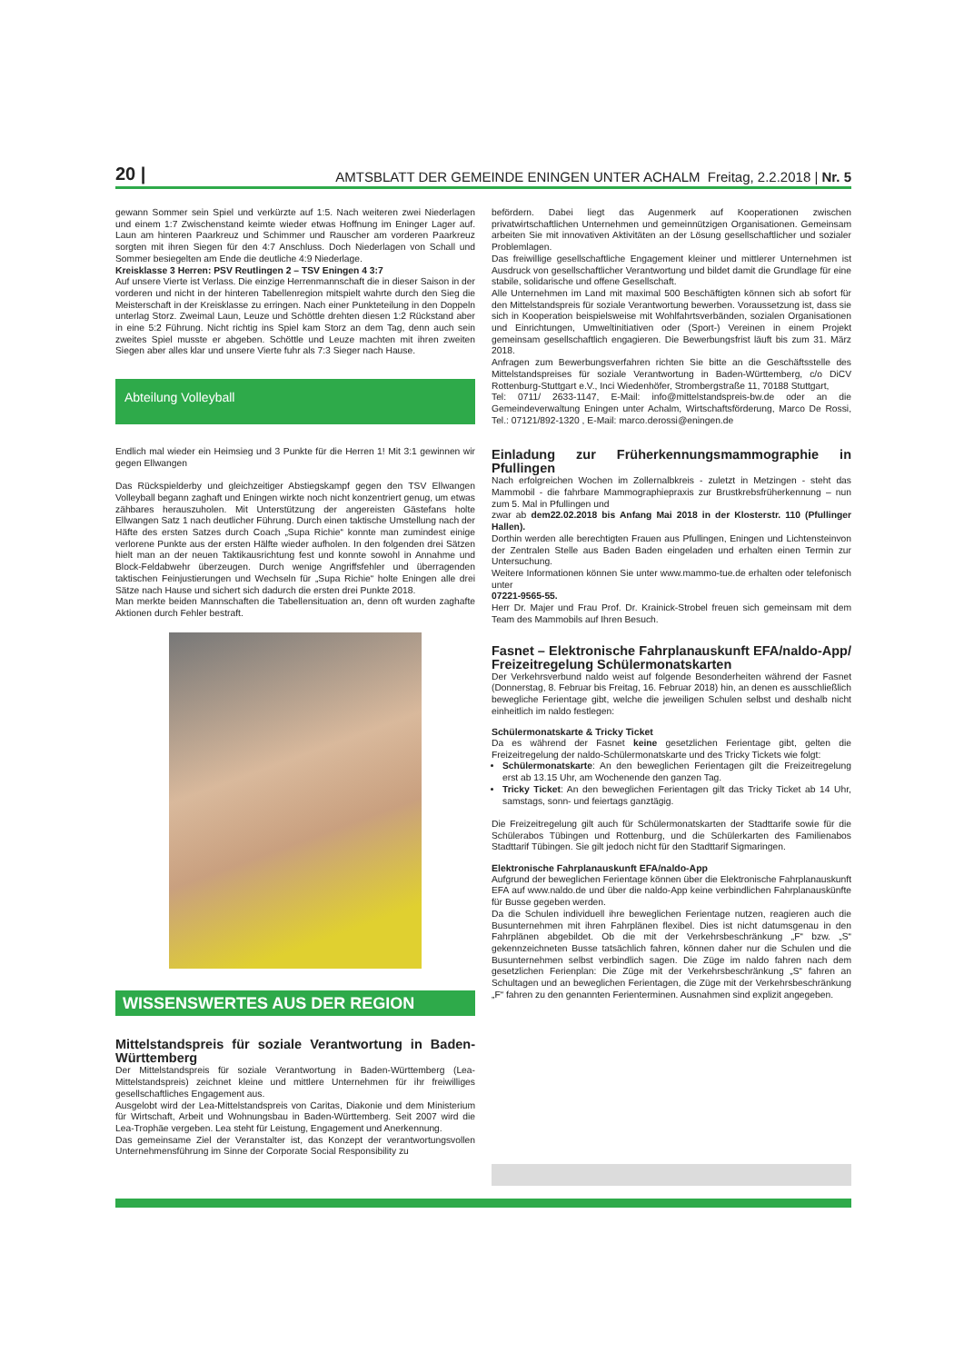20 | AMTSBLATT DER GEMEINDE ENINGEN UNTER ACHALM Freitag, 2.2.2018 | Nr. 5
gewann Sommer sein Spiel und verkürzte auf 1:5. Nach weiteren zwei Niederlagen und einem 1:7 Zwischenstand keimte wieder etwas Hoffnung im Eninger Lager auf. Laun am hinteren Paarkreuz und Schimmer und Rauscher am vorderen Paarkreuz sorgten mit ihren Siegen für den 4:7 Anschluss. Doch Niederlagen von Schall und Sommer besiegelten am Ende die deutliche 4:9 Niederlage.
Kreisklasse 3 Herren: PSV Reutlingen 2 – TSV Eningen 4 3:7
Auf unsere Vierte ist Verlass. Die einzige Herrenmannschaft die in dieser Saison in der vorderen und nicht in der hinteren Tabellenregion mitspielt wahrte durch den Sieg die Meisterschaft in der Kreisklasse zu erringen. Nach einer Punkteteilung in den Doppeln unterlag Storz. Zweimal Laun, Leuze und Schöttle drehten diesen 1:2 Rückstand aber in eine 5:2 Führung. Nicht richtig ins Spiel kam Storz an dem Tag, denn auch sein zweites Spiel musste er abgeben. Schöttle und Leuze machten mit ihren zweiten Siegen aber alles klar und unsere Vierte fuhr als 7:3 Sieger nach Hause.
Abteilung Volleyball
Endlich mal wieder ein Heimsieg und 3 Punkte für die Herren 1! Mit 3:1 gewinnen wir gegen Ellwangen
Das Rückspielderby und gleichzeitiger Abstiegskampf gegen den TSV Ellwangen Volleyball begann zaghaft und Eningen wirkte noch nicht konzentriert genug, um etwas zähbares herauszuholen. Mit Unterstützung der angereisten Gästefans holte Ellwangen Satz 1 nach deutlicher Führung. Durch einen taktische Umstellung nach der Häfte des ersten Satzes durch Coach „Supa Richie“ konnte man zumindest einige verlorene Punkte aus der ersten Hälfte wieder aufholen. In den folgenden drei Sätzen hielt man an der neuen Taktikausrichtung fest und konnte sowohl in Annahme und Block-Feldabwehr überzeugen. Durch wenige Angriffsfehler und überragenden taktischen Feinjustierungen und Wechseln für „Supa Richie“ holte Eningen alle drei Sätze nach Hause und sichert sich dadurch die ersten drei Punkte 2018.
Man merkte beiden Mannschaften die Tabellensituation an, denn oft wurden zaghafte Aktionen durch Fehler bestraft.
WISSENSWERTES AUS DER REGION
Mittelstandspreis für soziale Verantwortung in Baden-Württemberg
Der Mittelstandspreis für soziale Verantwortung in Baden-Württemberg (Lea-Mittelstandspreis) zeichnet kleine und mittlere Unternehmen für ihr freiwilliges gesellschaftliches Engagement aus.
Ausgelobt wird der Lea-Mittelstandspreis von Caritas, Diakonie und dem Ministerium für Wirtschaft, Arbeit und Wohnungsbau in Baden-Württemberg. Seit 2007 wird die Lea-Trophäe vergeben. Lea steht für Leistung, Engagement und Anerkennung.
Das gemeinsame Ziel der Veranstalter ist, das Konzept der verantwortungsvollen Unternehmensführung im Sinne der Corporate Social Responsibility zu
befördern. Dabei liegt das Augenmerk auf Kooperationen zwischen privatwirtschaftlichen Unternehmen und gemeinnützigen Organisationen. Gemeinsam arbeiten Sie mit innovativen Aktivitäten an der Lösung gesellschaftlicher und sozialer Problemlagen.
Das freiwillige gesellschaftliche Engagement kleiner und mittlerer Unternehmen ist Ausdruck von gesellschaftlicher Verantwortung und bildet damit die Grundlage für eine stabile, solidarische und offene Gesellschaft.
Alle Unternehmen im Land mit maximal 500 Beschäftigten können sich ab sofort für den Mittelstandspreis für soziale Verantwortung bewerben. Voraussetzung ist, dass sie sich in Kooperation beispielsweise mit Wohlfahrtsverbänden, sozialen Organisationen und Einrichtungen, Umweltinitiativen oder (Sport-) Vereinen in einem Projekt gemeinsam gesellschaftlich engagieren. Die Bewerbungsfrist läuft bis zum 31. März 2018.
Anfragen zum Bewerbungsverfahren richten Sie bitte an die Geschäftsstelle des Mittelstandspreises für soziale Verantwortung in Baden-Württemberg, c/o DiCV Rottenburg-Stuttgart e.V., Inci Wiedenhöfer, Strombergstraße 11, 70188 Stuttgart,
Tel: 0711/ 2633-1147, E-Mail: info@mittelstandspreis-bw.de oder an die Gemeindeverwaltung Eningen unter Achalm, Wirtschaftsförderung, Marco De Rossi, Tel.: 07121/892-1320 , E-Mail: marco.derossi@eningen.de
Einladung zur Früherkennungsmammographie in Pfullingen
Nach erfolgreichen Wochen im Zollernalbkreis - zuletzt in Metzingen - steht das Mammobil - die fahrbare Mammographiepraxis zur Brustkrebsfrüherkennung – nun zum 5. Mal in Pfullingen und
zwar ab dem22.02.2018 bis Anfang Mai 2018 in der Klosterstr. 110 (Pfullinger Hallen).
Dorthin werden alle berechtigten Frauen aus Pfullingen, Eningen und Lichtensteinvon der Zentralen Stelle aus Baden Baden eingeladen und erhalten einen Termin zur Untersuchung.
Weitere Informationen können Sie unter www.mammo-tue.de erhalten oder telefonisch unter
07221-9565-55.
Herr Dr. Majer und Frau Prof. Dr. Krainick-Strobel freuen sich gemeinsam mit dem Team des Mammobils auf Ihren Besuch.
Fasnet – Elektronische Fahrplanauskunft EFA/naldo-App/ Freizeitregelung Schülermonatskarten
Der Verkehrsverbund naldo weist auf folgende Besonderheiten während der Fasnet (Donnerstag, 8. Februar bis Freitag, 16. Februar 2018) hin, an denen es ausschließlich bewegliche Ferientage gibt, welche die jeweiligen Schulen selbst und deshalb nicht einheitlich im naldo festlegen:
Schülermonatskarte & Tricky Ticket
Da es während der Fasnet keine gesetzlichen Ferientage gibt, gelten die Freizeitregelung der naldo-Schülermonatskarte und des Tricky Tickets wie folgt:
Schülermonatskarte: An den beweglichen Ferientagen gilt die Freizeitregelung erst ab 13.15 Uhr, am Wochenende den ganzen Tag.
Tricky Ticket: An den beweglichen Ferientagen gilt das Tricky Ticket ab 14 Uhr, samstags, sonn- und feiertags ganztägig.
Die Freizeitregelung gilt auch für Schülermonatskarten der Stadttarife sowie für die Schülerabos Tübingen und Rottenburg, und die Schülerkarten des Familienabos Stadttarif Tübingen. Sie gilt jedoch nicht für den Stadttarif Sigmaringen.
Elektronische Fahrplanauskunft EFA/naldo-App
Aufgrund der beweglichen Ferientage können über die Elektronische Fahrplanauskunft EFA auf www.naldo.de und über die naldo-App keine verbindlichen Fahrplanauskünfte für Busse gegeben werden.
Da die Schulen individuell ihre beweglichen Ferientage nutzen, reagieren auch die Busunternehmen mit ihren Fahrplänen flexibel. Dies ist nicht datumsgenau in den Fahrplänen abgebildet. Ob die mit der Verkehrsbeschränkung „F“ bzw. „S“ gekennzeichneten Busse tatsächlich fahren, können daher nur die Schulen und die Busunternehmen selbst verbindlich sagen. Die Züge im naldo fahren nach dem gesetzlichen Ferienplan: Die Züge mit der Verkehrsbeschränkung „S“ fahren an Schultagen und an beweglichen Ferientagen, die Züge mit der Verkehrsbeschränkung „F“ fahren zu den genannten Ferienterminen. Ausnahmen sind explizit angegeben.